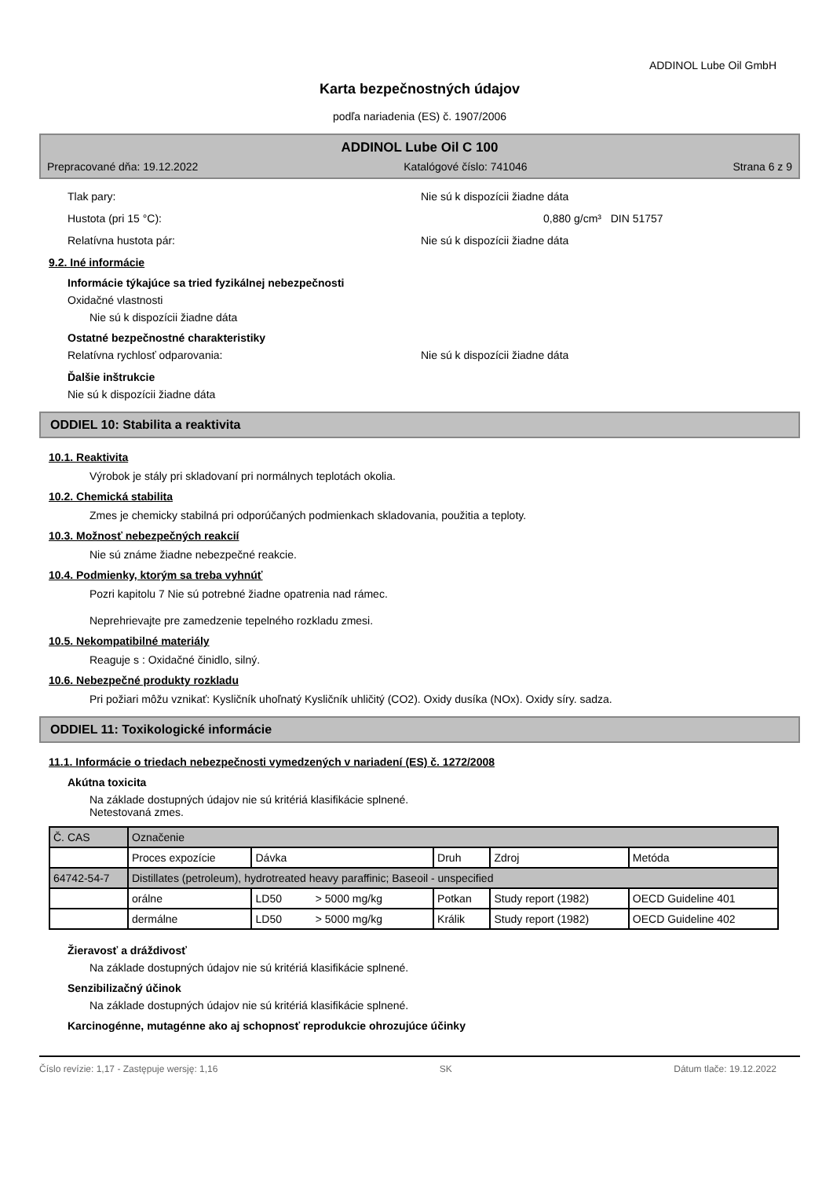ADDINOL Lube Oil GmbH
Karta bezpečnostných údajov
podľa nariadenia (ES) č. 1907/2006
ADDINOL Lube Oil C 100
Prepracované dňa: 19.12.2022 Katalógové číslo: 741046 Strana 6 z 9
Tlak pary: Nie sú k dispozícii žiadne dáta
Hustota (pri 15 °C): 0,880 g/cm³ DIN 51757
Relatívna hustota pár: Nie sú k dispozícii žiadne dáta
9.2. Iné informácie
Informácie týkajúce sa tried fyzikálnej nebezpečnosti
Oxidačné vlastnosti
Nie sú k dispozícii žiadne dáta
Ostatné bezpečnostné charakteristiky
Relatívna rychlosť odparovania: Nie sú k dispozícii žiadne dáta
Ďalšie inštrukcie
Nie sú k dispozícii žiadne dáta
ODDIEL 10: Stabilita a reaktivita
10.1. Reaktivita
Výrobok je stály pri skladovaní pri normálnych teplotách okolia.
10.2. Chemická stabilita
Zmes je chemicky stabilná pri odporúčaných podmienkach skladovania, použitia a teploty.
10.3. Možnosť nebezpečných reakcií
Nie sú známe žiadne nebezpečné reakcie.
10.4. Podmienky, ktorým sa treba vyhnúť
Pozri kapitolu 7 Nie sú potrebné žiadne opatrenia nad rámec.
Neprehrievajte pre zamedzenie tepelného rozkladu zmesi.
10.5. Nekompatibilné materiály
Reaguje s : Oxidačné činidlo, silný.
10.6. Nebezpečné produkty rozkladu
Pri požiari môžu vznikať: Kysličník uhoľnatý Kysličník uhličitý (CO2). Oxidy dusíka (NOx). Oxidy síry. sadza.
ODDIEL 11: Toxikologické informácie
11.1. Informácie o triedach nebezpečnosti vymedzených v nariadení (ES) č. 1272/2008
Akútna toxicita
Na základe dostupných údajov nie sú kritériá klasifikácie splnené.
Netestovaná zmes.
| Č. CAS | Označenie | | | | |
| | Proces expozície | Dávka | Druh | Zdroj | Metóda |
| 64742-54-7 | Distillates (petroleum), hydrotreated heavy paraffinic; Baseoil - unspecified | | | | |
| | orálne | LD50 > 5000 mg/kg | Potkan | Study report (1982) | OECD Guideline 401 |
| | dermálne | LD50 > 5000 mg/kg | Králik | Study report (1982) | OECD Guideline 402 |
Žieravosť a dráždivosť
Na základe dostupných údajov nie sú kritériá klasifikácie splnené.
Senzibilizačný účinok
Na základe dostupných údajov nie sú kritériá klasifikácie splnené.
Karcinogénne, mutagénne ako aj schopnosť reprodukcie ohrozujúce účinky
Číslo revízie: 1,17 - Zastępuje wersję: 1,16 SK Dátum tlače: 19.12.2022